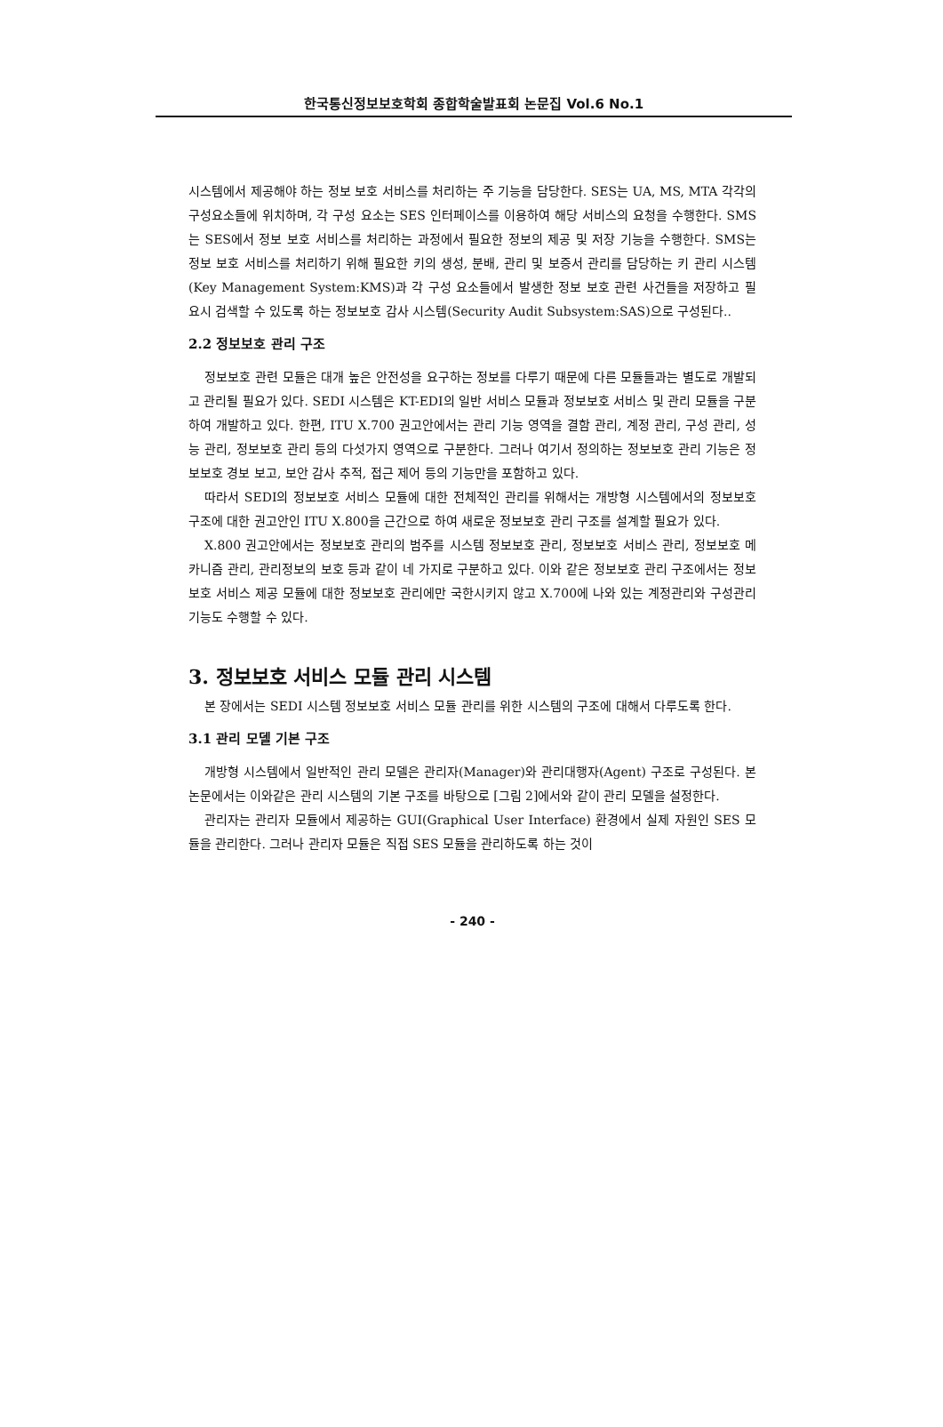한국통신정보보호학회 종합학술발표회 논문집 Vol.6 No.1
시스템에서 제공해야 하는 정보 보호 서비스를 처리하는 주 기능을 담당한다. SES는 UA, MS, MTA 각각의 구성요소들에 위치하며, 각 구성 요소는 SES 인터페이스를 이용하여 해당 서비스의 요청을 수행한다. SMS는 SES에서 정보 보호 서비스를 처리하는 과정에서 필요한 정보의 제공 및 저장 기능을 수행한다. SMS는 정보 보호 서비스를 처리하기 위해 필요한 키의 생성, 분배, 관리 및 보증서 관리를 담당하는 키 관리 시스템(Key Management System:KMS)과 각 구성 요소들에서 발생한 정보 보호 관련 사건들을 저장하고 필요시 검색할 수 있도록 하는 정보보호 감사 시스템(Security Audit Subsystem:SAS)으로 구성된다..
2.2 정보보호 관리 구조
정보보호 관련 모듈은 대개 높은 안전성을 요구하는 정보를 다루기 때문에 다른 모듈들과는 별도로 개발되고 관리될 필요가 있다. SEDI 시스템은 KT-EDI의 일반 서비스 모듈과 정보보호 서비스 및 관리 모듈을 구분하여 개발하고 있다. 한편, ITU X.700 권고안에서는 관리 기능 영역을 결함 관리, 계정 관리, 구성 관리, 성능 관리, 정보보호 관리 등의 다섯가지 영역으로 구분한다. 그러나 여기서 정의하는 정보보호 관리 기능은 정보보호 경보 보고, 보안 감사 추적, 접근 제어 등의 기능만을 포함하고 있다.
따라서 SEDI의 정보보호 서비스 모듈에 대한 전체적인 관리를 위해서는 개방형 시스템에서의 정보보호 구조에 대한 권고안인 ITU X.800을 근간으로 하여 새로운 정보보호 관리 구조를 설계할 필요가 있다.
X.800 권고안에서는 정보보호 관리의 범주를 시스템 정보보호 관리, 정보보호 서비스 관리, 정보보호 메카니즘 관리, 관리정보의 보호 등과 같이 네 가지로 구분하고 있다. 이와 같은 정보보호 관리 구조에서는 정보보호 서비스 제공 모듈에 대한 정보보호 관리에만 국한시키지 않고 X.700에 나와 있는 계정관리와 구성관리 기능도 수행할 수 있다.
3. 정보보호 서비스 모듈 관리 시스템
본 장에서는 SEDI 시스템 정보보호 서비스 모듈 관리를 위한 시스템의 구조에 대해서 다루도록 한다.
3.1 관리 모델 기본 구조
개방형 시스템에서 일반적인 관리 모델은 관리자(Manager)와 관리대행자(Agent) 구조로 구성된다. 본 논문에서는 이와같은 관리 시스템의 기본 구조를 바탕으로 [그림 2]에서와 같이 관리 모델을 설정한다.
관리자는 관리자 모듈에서 제공하는 GUI(Graphical User Interface) 환경에서 실제 자원인 SES 모듈을 관리한다. 그러나 관리자 모듈은 직접 SES 모듈을 관리하도록 하는 것이
- 240 -